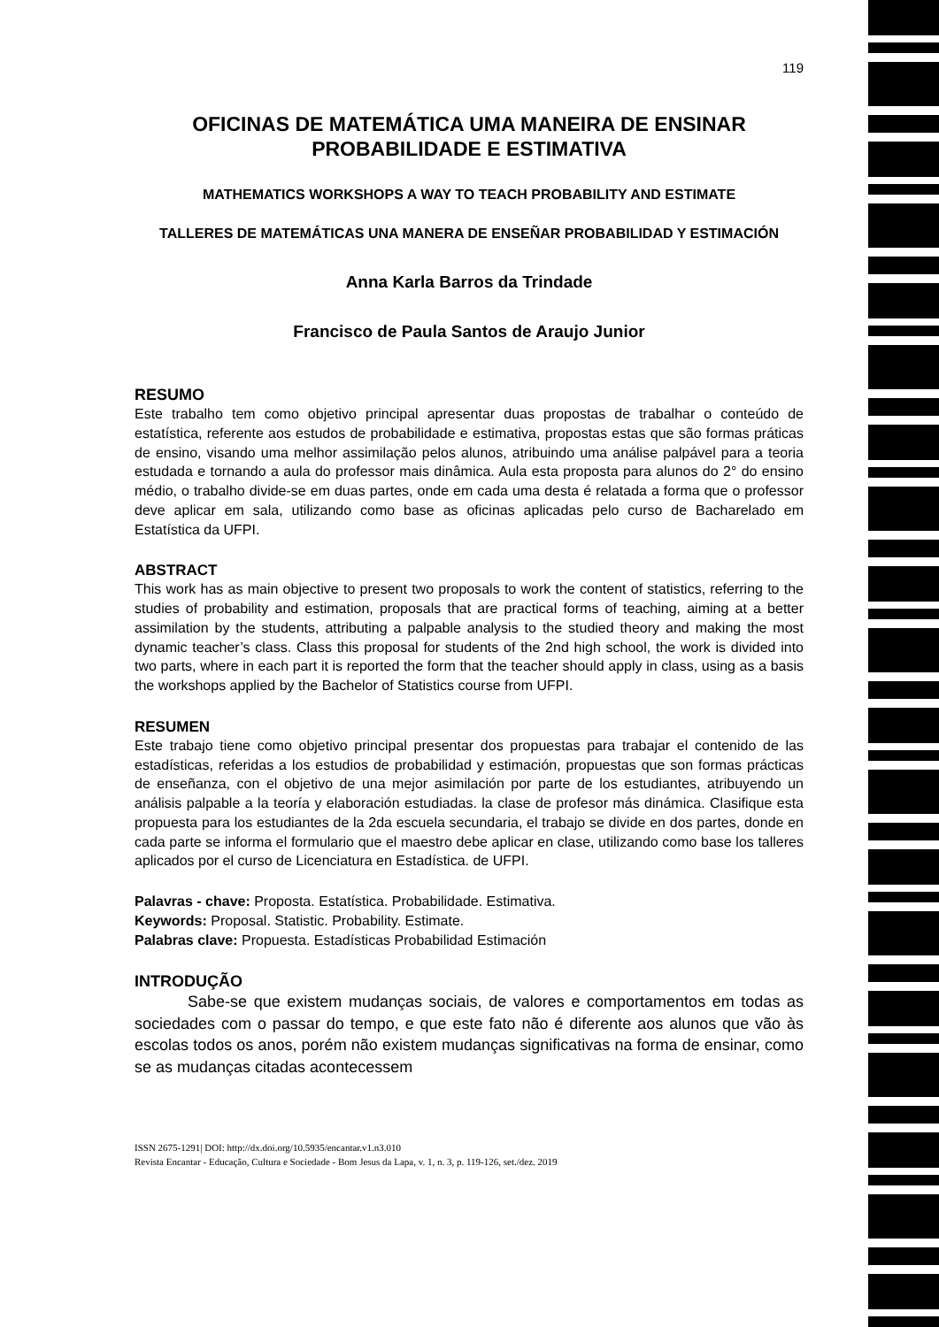119
OFICINAS DE MATEMÁTICA UMA MANEIRA DE ENSINAR PROBABILIDADE E ESTIMATIVA
MATHEMATICS WORKSHOPS A WAY TO TEACH PROBABILITY AND ESTIMATE
TALLERES DE MATEMÁTICAS UNA MANERA DE ENSEÑAR PROBABILIDAD Y ESTIMACIÓN
Anna Karla Barros da Trindade
Francisco de Paula Santos de Araujo Junior
RESUMO
Este trabalho tem como objetivo principal apresentar duas propostas de trabalhar o conteúdo de estatística, referente aos estudos de probabilidade e estimativa, propostas estas que são formas práticas de ensino, visando uma melhor assimilação pelos alunos, atribuindo uma análise palpável para a teoria estudada e tornando a aula do professor mais dinâmica. Aula esta proposta para alunos do 2° do ensino médio, o trabalho divide-se em duas partes, onde em cada uma desta é relatada a forma que o professor deve aplicar em sala, utilizando como base as oficinas aplicadas pelo curso de Bacharelado em Estatística da UFPI.
ABSTRACT
This work has as main objective to present two proposals to work the content of statistics, referring to the studies of probability and estimation, proposals that are practical forms of teaching, aiming at a better assimilation by the students, attributing a palpable analysis to the studied theory and making the most dynamic teacher’s class. Class this proposal for students of the 2nd high school, the work is divided into two parts, where in each part it is reported the form that the teacher should apply in class, using as a basis the workshops applied by the Bachelor of Statistics course from UFPI.
RESUMEN
Este trabajo tiene como objetivo principal presentar dos propuestas para trabajar el contenido de las estadísticas, referidas a los estudios de probabilidad y estimación, propuestas que son formas prácticas de enseñanza, con el objetivo de una mejor asimilación por parte de los estudiantes, atribuyendo un análisis palpable a la teoría y elaboración estudiadas. la clase de profesor más dinámica. Clasifique esta propuesta para los estudiantes de la 2da escuela secundaria, el trabajo se divide en dos partes, donde en cada parte se informa el formulario que el maestro debe aplicar en clase, utilizando como base los talleres aplicados por el curso de Licenciatura en Estadística. de UFPI.
Palavras - chave: Proposta. Estatística. Probabilidade. Estimativa.
Keywords: Proposal. Statistic. Probability. Estimate.
Palabras clave: Propuesta. Estadísticas Probabilidad Estimación
INTRODUÇÃO
Sabe-se que existem mudanças sociais, de valores e comportamentos em todas as sociedades com o passar do tempo, e que este fato não é diferente aos alunos que vão às escolas todos os anos, porém não existem mudanças significativas na forma de ensinar, como se as mudanças citadas acontecessem
ISSN 2675-1291| DOI: http://dx.doi.org/10.5935/encantar.v1.n3.010
Revista Encantar - Educação, Cultura e Sociedade - Bom Jesus da Lapa, v. 1, n. 3, p. 119-126, set./dez. 2019